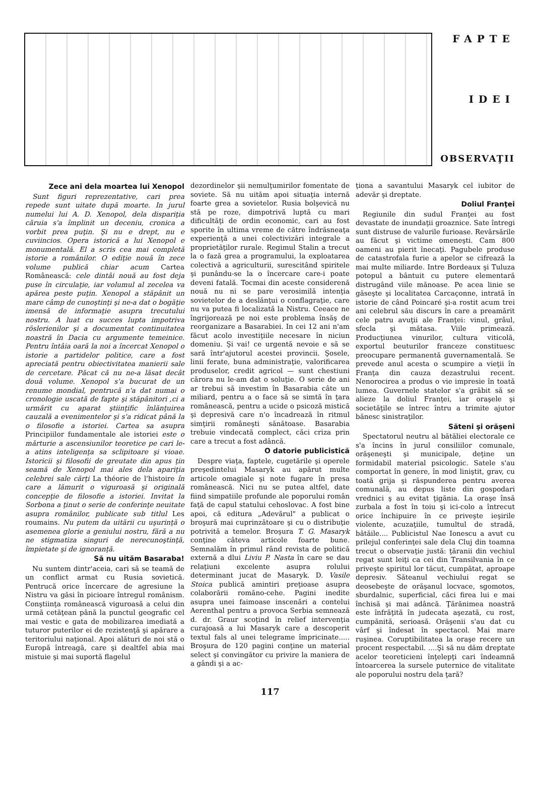FAPTE
IDEI
OBSERVAŢII
Zece ani dela moartea lui Xenopol
Sunt figuri reprezentative, cari prea repede sunt uitate după moarte. In jurul numelui lui A. D. Xenopol, dela dispariţia căruia s'a împlinit un deceniu, cronica a vorbit prea puţin. Şi nu e drept, nu e cuviincios. Opera istorică a lui Xenopol e monumentală. El a scris cea mai completă istorie a românilor. O ediţie nouă în zece volume publică chiar acum Cartea Românească: cele dintâi nouă au fost deja puse în circulaţie, iar volumul al zecelea va apărea peste puţin. Xenopol a stăpânit un mare câmp de cunoştinţi şi ne-a dat o bogăţie imensă de informaţie asupra trecutului nostru. A luat cu succes lupta impotriva röslerienilor şi a documentat continuitatea noastră în Dacia cu argumente temeinice. Pentru întâia oară la noi a încercat Xenopol o istorie a partidelor politice, care a fost apreciată pentru obiectivitatea manierii sale de cercetare. Păcat că nu ne-a lăsat decât două volume. Xenopol s'a bucurat de un renume mondial, pentrucă n'a dat numai o cronologie uscată de fapte şi stăpânitori ,ci a urmărit cu aparat ştiinţific înlănţuirea cauzală a evenimentelor şi s'a ridicat până la o filosofie a istoriei. Cartea sa asupra Principiilor fundamentale ale istoriei este o mărturie a ascensiunilor teoretice pe cari le-a atins inteligenţa sa sclipitoare şi vioae. Istoricii şi filosofii de greutate din apus ţin seamă de Xenopol mai ales dela apariţia celebrei sale cărţi La théorie de l'histoire în care a lămurit o viguroasă şi originală concepţie de filosofie a istoriei. Invitat la Sorbona a ţinut o serie de conferinţe neuitate asupra românilor, publicate sub titlul Les roumains. Nu putem da uitării cu uşurinţă o asemenea glorie a geniului nostru, fără a nu ne stigmatiza singuri de nerecunoştinţă, împietate şi de ignoranţă.
Să nu uităm Basaraba!
Nu suntem dintr'aceia, cari să se teamă de un conflict armat cu Rusia sovietică. Pentrucă orice încercare de agresiune la Nistru va găsi în picioare întregul românism. Conştiinţa românească viguroasă a celui din urmă cetăţean până la punctul geografic cel mai vestic e gata de mobilizarea imediată a tuturor puterilor ei de rezistenţă şi apărare a teritoriului naţional. Apoi alături de noi stă o Europă întreagă, care şi dealtfel abia mai mistuie şi mai suportă flagelul
dezordinelor şii nemulţumirilor fomentate de soviete. Să nu uităm apoi situaţia internă foarte grea a sovietelor. Rusia bolşevică nu stă pe roze, dimpotrivă luptă cu mari dificultăţi de ordin economic, cari au fost sporite în ultima vreme de către îndrăsneaţa experienţă a unei colectivizări integrale a proprietăţilor rurale. Regimul Stalin a trecut la o fază grea a programului, la exploatarea colectivă a agriculturii, surescitând spiritele şi punându-se la o încercare care-i poate deveni fatală. Tocmai din aceste considerenă nouă nu ni se pare verosimilă intenţia sovietelor de a deslănţui o conflagraţie, care nu va putea fi localizată la Nistru. Ceeace ne îngrijorează pe noi este problema însăş de reorganizare a Basarabiei. In cei 12 ani n'am făcut acolo investiţiile necesare în niciun domeniu. Şi vai! ce urgentă nevoie e să se sară într'ajutorul acestei provincii. Şosele, linii ferate, buna administraţie, valorificarea produselor, credit agricol — sunt chestiuni cărora nu le-am dat o soluţie. O serie de ani ar trebui să investim în Basarabia câte un miliard, pentru a o face să se simtă în ţara românească, pentru a ucide o psicoză mistică şi depresivă care n'o încadrează în ritmul simţirii româneşti sănătoase. Basarabia trebuie vindecată complect, căci criza prin care a trecut a fost adâncă.
O datorie publicistică
Despre viaţa, faptele, cugetările şi operele preşedintelui Masaryk au apărut multe articole omagiale şi note fugare în presa românească. Nici nu se putea altfel, date fiind simpatiile profunde ale poporului român faţă de capul statului cehoslovac. A fost bine apoi, că editura „Adevărul" a publicat o broşură mai cuprinzătoare şi cu o distribuţie potrivită a temelor. Broşura T. G. Masaryk conţine câteva articole foarte bune. Semnalăm în primul rând revista de politică externă a dlui Liviu P. Nasta în care se dau relaţiuni excelente asupra rolului determinant jucat de Masaryk. D. Vasile Stoica publică amintiri preţioase asupra colaborării romăno-cehe. Pagini inedite asupra unei faimoase inscenări a contelui Aerenthal pentru a provoca Serbia semnează d. dr. Graur scoţind în relief intervenţia curajoasă a lui Masaryk care a descoperit textul fals al unei telegrame împricinate..... Broşura de 120 pagini conţine un material select şi convingător cu privire la maniera de a gândi şi a ac-
ţiona a savantului Masaryk cel iubitor de adevăr şi dreptate.
Doliul Franţei
Regiunile din sudul Franţei au fost devastate de inundaţii groaznice. Sate întregi sunt distruse de valurile furioase. Revărsările au făcut şi victime omeneşti. Cam 800 oameni au pierit înecaţi. Pagubele produse de catastrofala furie a apelor se cifrează la mai multe miliarde. Intre Bordeaux şi Tuluza potopul a bântuit cu putere elementară distrugând viile mănoase. Pe acea linie se găseşte şi localitatea Carcaçonne, intrată în istorie de când Poincaré şi-a rostit acum trei ani celebrul său discurs în care a preamărit cele patru avuţii ale Franţei: vinul, grâul, sfecla şi mătasa. Viile primează. Producţiunea vinurilor, cultura viticolă, exportul beuturilor franceze constituesc preocupare permanentă guvernamentală. Se prevede anul acesta o scumpire a vieţii în Franţa din cauza dezastrului recent. Nenorocirea a produs o vie impresie în toată lumea. Guvernele statelor s'a grăbit să se alieze la doliul Franţei, iar oraşele şi societăţile se întrec întru a trimite ajutor bănesc sinistraţilor.
Săteni şi orăşeni
Spectatorul neutru al bătăliei electorale ce s'a încins în jurul consiliilor comunale, orăşeneşti şi municipale, deţine un formidabil material psicologic. Satele s'au comportat în genere, în mod liniştit, grav, cu toată grija şi răspunderea pentru averea comunală, au depus liste din gospodari vrednici ş au evitat ţigănia. La oraşe însă zurbala a fost în toiu şi ici-colo a întrecut orice închipuire în ce priveşte ieşirile violente, acuzaţiile, tumultul de stradă, bătăile.... Publicistul Nae Ionescu a avut cu prilejul conferinţei sale dela Cluj din toamna trecut o observaţie justă: ţăranii din vechiul regat sunt leiţi ca cei din Transilvania în ce priveşte spiritul lor tăcut, cumpătat, aproape depresiv. Săteanul vechiului regat se deosebeşte de orăşanul locvace, sgomotos, sburdalnic, superficial, căci firea lui e mai închisă şi mai adâncă. Ţărănimea noastră este înfrăţită în judecata aşezată, cu rost, cumpănită, serioasă. Orăşenii s'au dat cu vârf şi îndesat în spectacol. Mai mare ruşinea. Coruptibilitatea la oraşe recere un procent respectabil. ....Şi să nu dăm dreptate acelor teoreticieni înţelepţi cari îndeamnă întoarcerea la sursele puternice de vitalitate ale poporului nostru dela ţară?
117